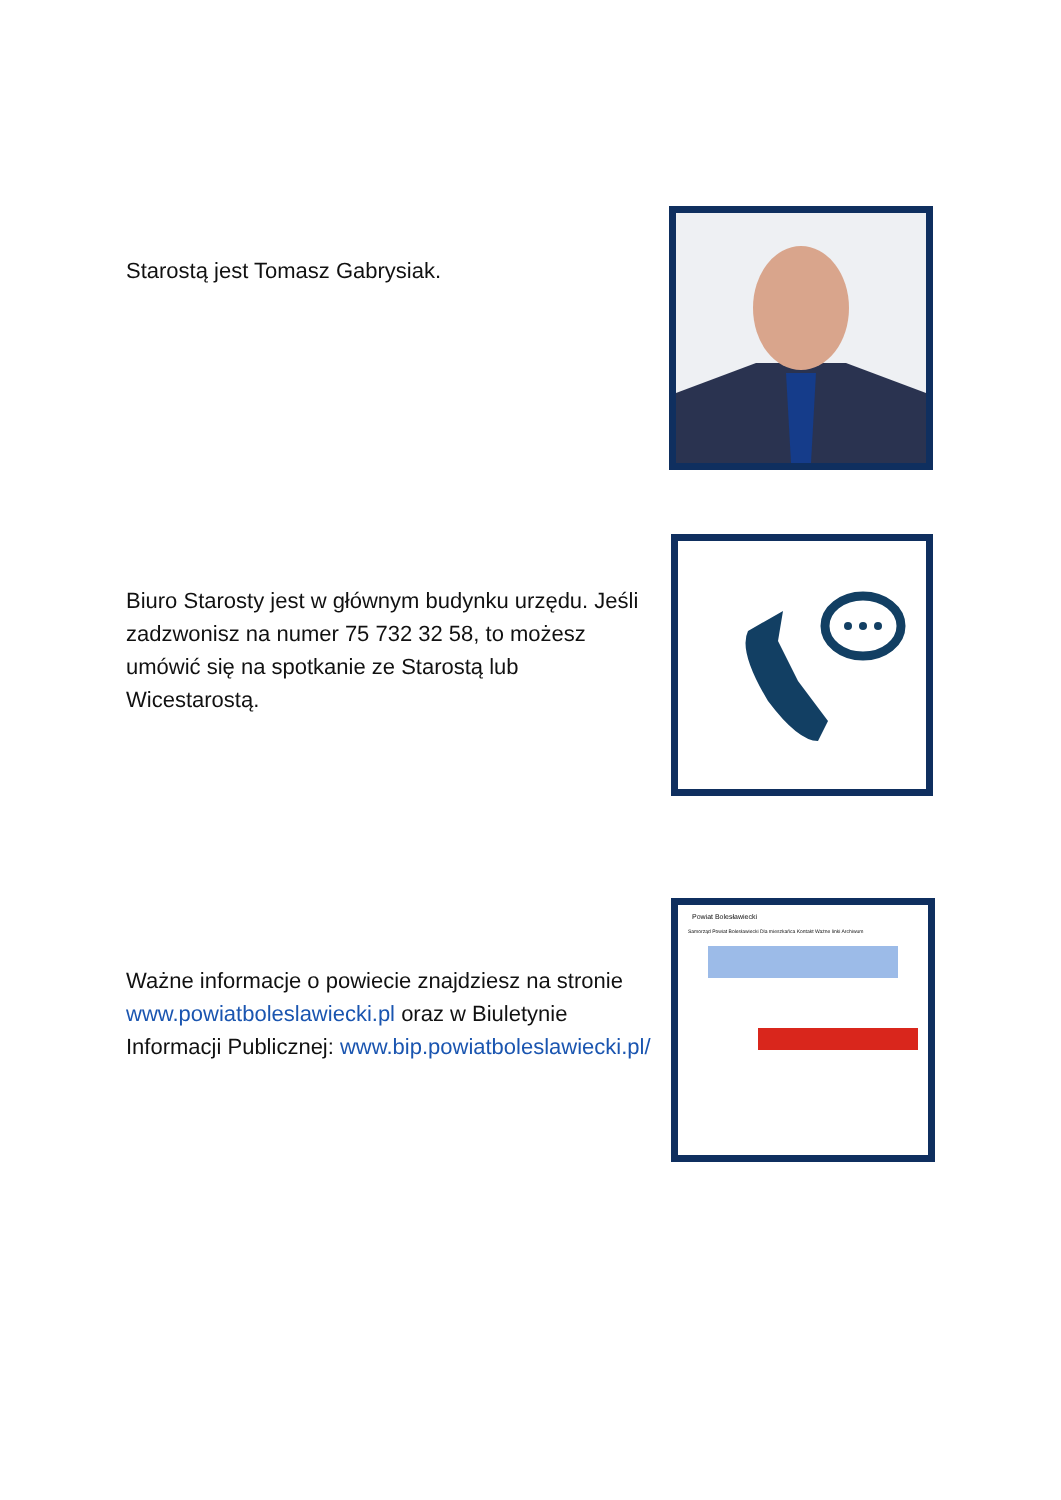Starostą jest Tomasz Gabrysiak.
Biuro Starosty jest w głównym budynku urzędu. Jeśli zadzwonisz na numer 75 732 32 58, to możesz umówić się na spotkanie ze Starostą lub Wicestarostą.
Ważne informacje o powiecie znajdziesz na stronie www.powiatboleslawiecki.pl oraz w Biuletynie Informacji Publicznej: www.bip.powiatboleslawiecki.pl/
Powiat Bolesławiecki
Samorząd Powiat Bolesławiecki Dla mieszkańca Kontakt Ważne linki Archiwum